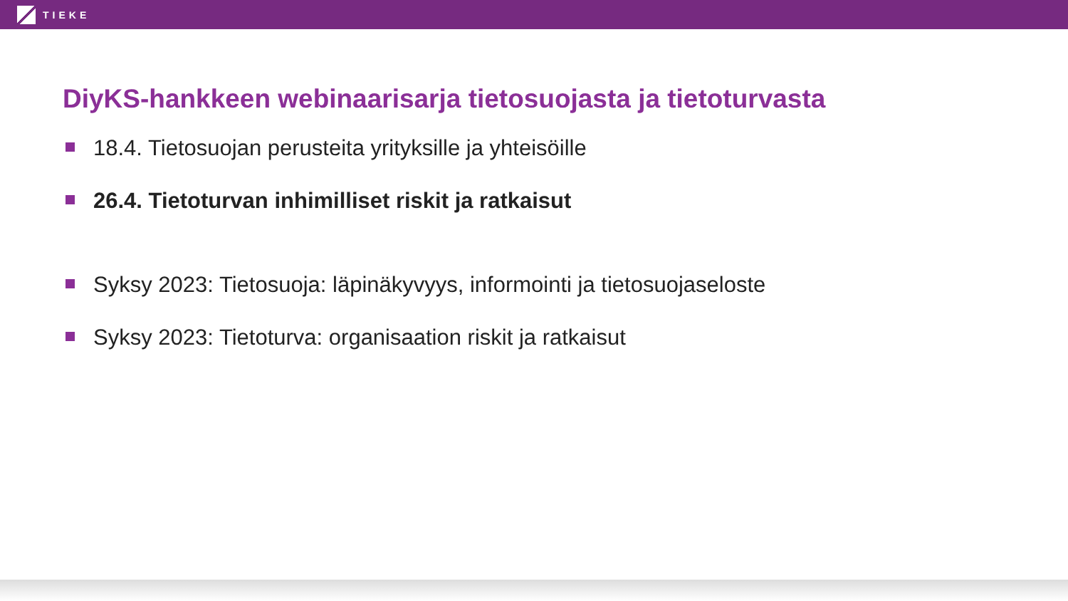TIEKE
DiyKS-hankkeen webinaarisarja tietosuojasta ja tietoturvasta
18.4. Tietosuojan perusteita yrityksille ja yhteisöille
26.4. Tietoturvan inhimilliset riskit ja ratkaisut
Syksy 2023: Tietosuoja: läpinäkyvyys, informointi ja tietosuojaseloste
Syksy 2023: Tietoturva: organisaation riskit ja ratkaisut